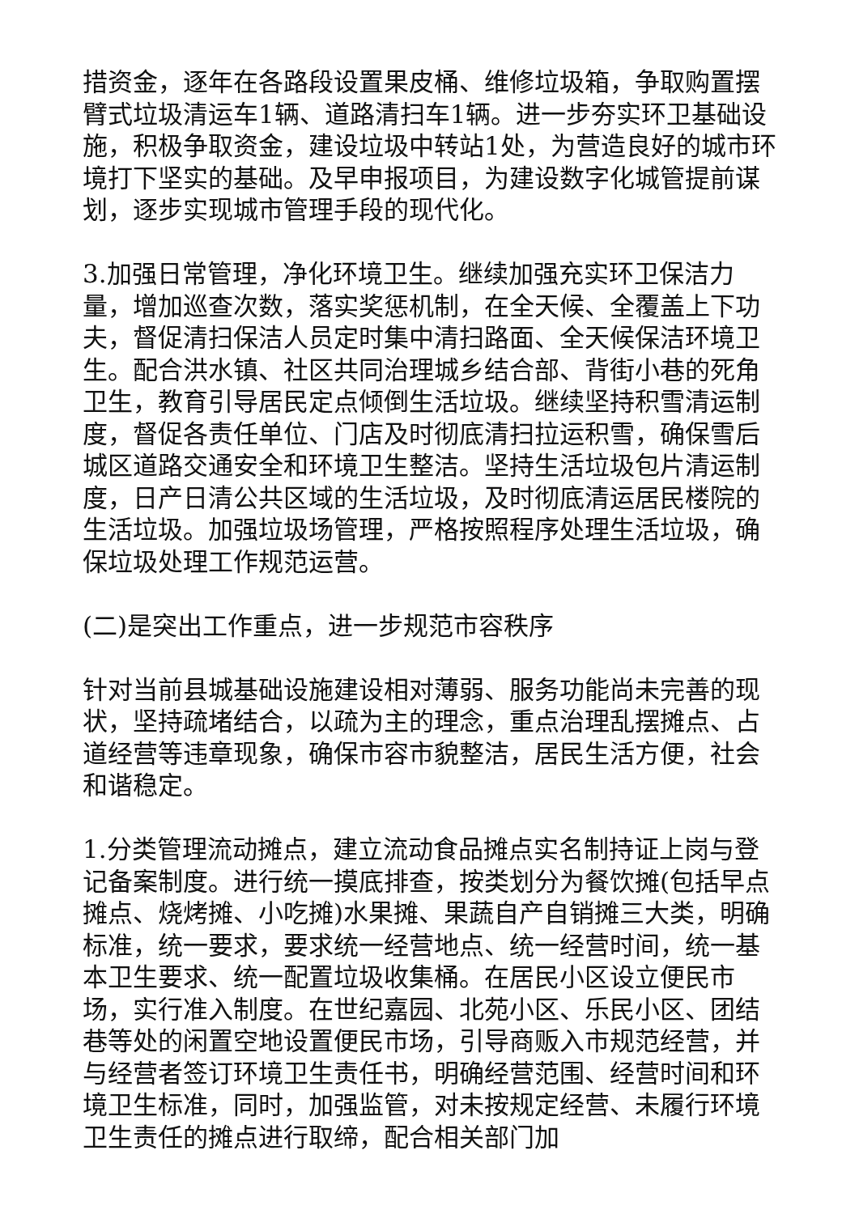措资金，逐年在各路段设置果皮桶、维修垃圾箱，争取购置摆臂式垃圾清运车1辆、道路清扫车1辆。进一步夯实环卫基础设施，积极争取资金，建设垃圾中转站1处，为营造良好的城市环境打下坚实的基础。及早申报项目，为建设数字化城管提前谋划，逐步实现城市管理手段的现代化。
3.加强日常管理，净化环境卫生。继续加强充实环卫保洁力量，增加巡查次数，落实奖惩机制，在全天候、全覆盖上下功夫，督促清扫保洁人员定时集中清扫路面、全天候保洁环境卫生。配合洪水镇、社区共同治理城乡结合部、背街小巷的死角卫生，教育引导居民定点倾倒生活垃圾。继续坚持积雪清运制度，督促各责任单位、门店及时彻底清扫拉运积雪，确保雪后城区道路交通安全和环境卫生整洁。坚持生活垃圾包片清运制度，日产日清公共区域的生活垃圾，及时彻底清运居民楼院的生活垃圾。加强垃圾场管理，严格按照程序处理生活垃圾，确保垃圾处理工作规范运营。
(二)是突出工作重点，进一步规范市容秩序
针对当前县城基础设施建设相对薄弱、服务功能尚未完善的现状，坚持疏堵结合，以疏为主的理念，重点治理乱摆摊点、占道经营等违章现象，确保市容市貌整洁，居民生活方便，社会和谐稳定。
1.分类管理流动摊点，建立流动食品摊点实名制持证上岗与登记备案制度。进行统一摸底排查，按类划分为餐饮摊(包括早点摊点、烧烤摊、小吃摊)水果摊、果蔬自产自销摊三大类，明确标准，统一要求，要求统一经营地点、统一经营时间，统一基本卫生要求、统一配置垃圾收集桶。在居民小区设立便民市场，实行准入制度。在世纪嘉园、北苑小区、乐民小区、团结巷等处的闲置空地设置便民市场，引导商贩入市规范经营，并与经营者签订环境卫生责任书，明确经营范围、经营时间和环境卫生标准，同时，加强监管，对未按规定经营、未履行环境卫生责任的摊点进行取缔，配合相关部门加